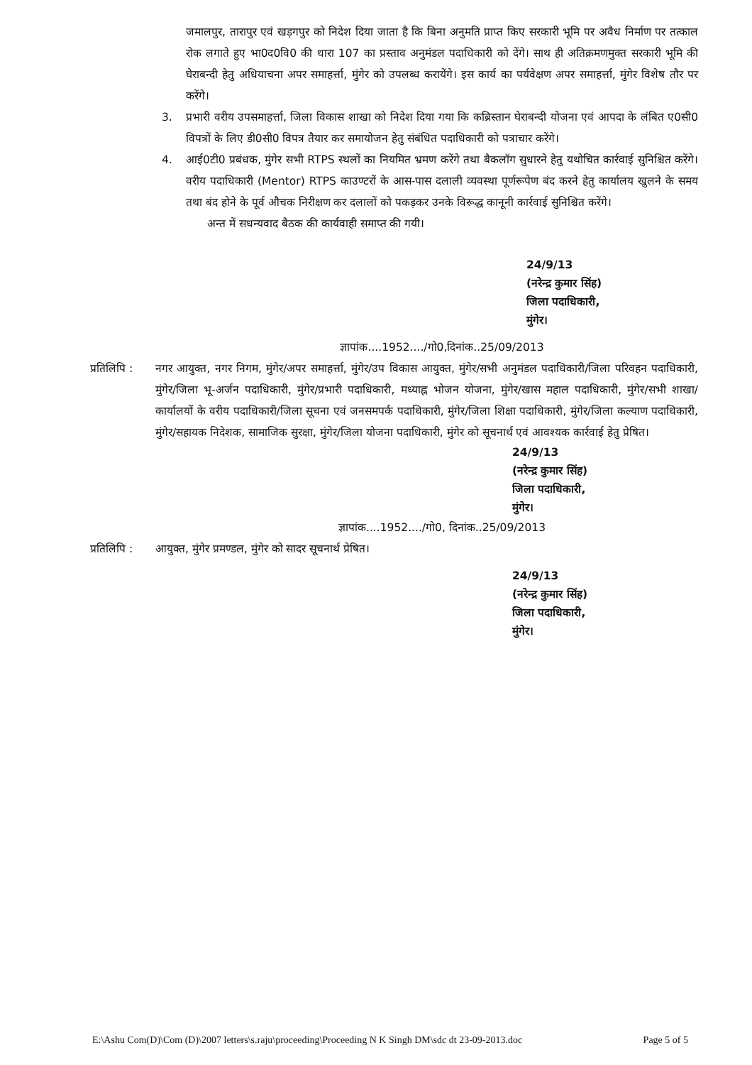जमालपुर, तारापुर एवं खड़गपुर को निदेश दिया जाता है कि बिना अनुमति प्राप्त किए सरकारी भूमि पर अवैध निर्माण पर तत्काल रोक लगाते हुए भा0द0वि0 की धारा 107 का प्रस्ताव अनुमंडल पदाधिकारी को देंगे। साथ ही अतिक्रमणमुक्त सरकारी भूमि की घेराबन्दी हेतु अधियाचना अपर समाहर्त्ता, मुंगेर को उपलब्ध करायेंगे। इस कार्य का पर्यवेक्षण अपर समाहर्त्ता, मुंगेर विशेष तौर पर करेंगे।
3. प्रभारी वरीय उपसमाहर्त्ता, जिला विकास शाखा को निदेश दिया गया कि कब्रिस्तान घेराबन्दी योजना एवं आपदा के लंबित ए0सी0 विपत्रों के लिए डी0सी0 विपत्र तैयार कर समायोजन हेतु संबंधित पदाधिकारी को पत्राचार करेंगे।
4. आई0टी0 प्रबंधक, मुंगेर सभी RTPS स्थलों का नियमित भ्रमण करेंगे तथा बैकलॉग सुधारने हेतु यथोचित कार्रवाई सुनिश्चित करेंगे। वरीय पदाधिकारी (Mentor) RTPS काउण्टरों के आस-पास दलाली व्यवस्था पूर्णरूपेण बंद करने हेतु कार्यालय खुलने के समय तथा बंद होने के पूर्व औचक निरीक्षण कर दलालों को पकड़कर उनके विरूद्ध कानूनी कार्रवाई सुनिश्चित करेंगे।
अन्त में सधन्यवाद बैठक की कार्यवाही समाप्त की गयी।
24/9/13
(नरेन्द्र कुमार सिंह)
जिला पदाधिकारी,
मुंगेर।
ज्ञापांक....1952..../गो0,दिनांक..25/09/2013
प्रतिलिपि :
नगर आयुक्त, नगर निगम, मुंगेर/अपर समाहर्त्ता, मुंगेर/उप विकास आयुक्त, मुंगेर/सभी अनुमंडल पदाधिकारी/जिला परिवहन पदाधिकारी, मुंगेर/जिला भू-अर्जन पदाधिकारी, मुंगेर/प्रभारी पदाधिकारी, मध्याह्न भोजन योजना, मुंगेर/खास महाल पदाधिकारी, मुंगेर/सभी शाखा/कार्यालयों के वरीय पदाधिकारी/जिला सूचना एवं जनसमपर्क पदाधिकारी, मुंगेर/जिला शिक्षा पदाधिकारी, मुंगेर/जिला कल्याण पदाधिकारी, मुंगेर/सहायक निदेशक, सामाजिक सुरक्षा, मुंगेर/जिला योजना पदाधिकारी, मुंगेर को सूचनार्थ एवं आवश्यक कार्रवाई हेतु प्रेषित।
24/9/13
(नरेन्द्र कुमार सिंह)
जिला पदाधिकारी,
मुंगेर।
ज्ञापांक....1952..../गो0, दिनांक..25/09/2013
प्रतिलिपि :
आयुक्त, मुंगेर प्रमण्डल, मुंगेर को सादर सूचनार्थ प्रेषित।
24/9/13
(नरेन्द्र कुमार सिंह)
जिला पदाधिकारी,
मुंगेर।
E:\Ashu Com(D)\Com (D)\2007 letters\s.raju\proceeding\Proceeding N K Singh DM\sdc dt 23-09-2013.doc Page 5 of 5